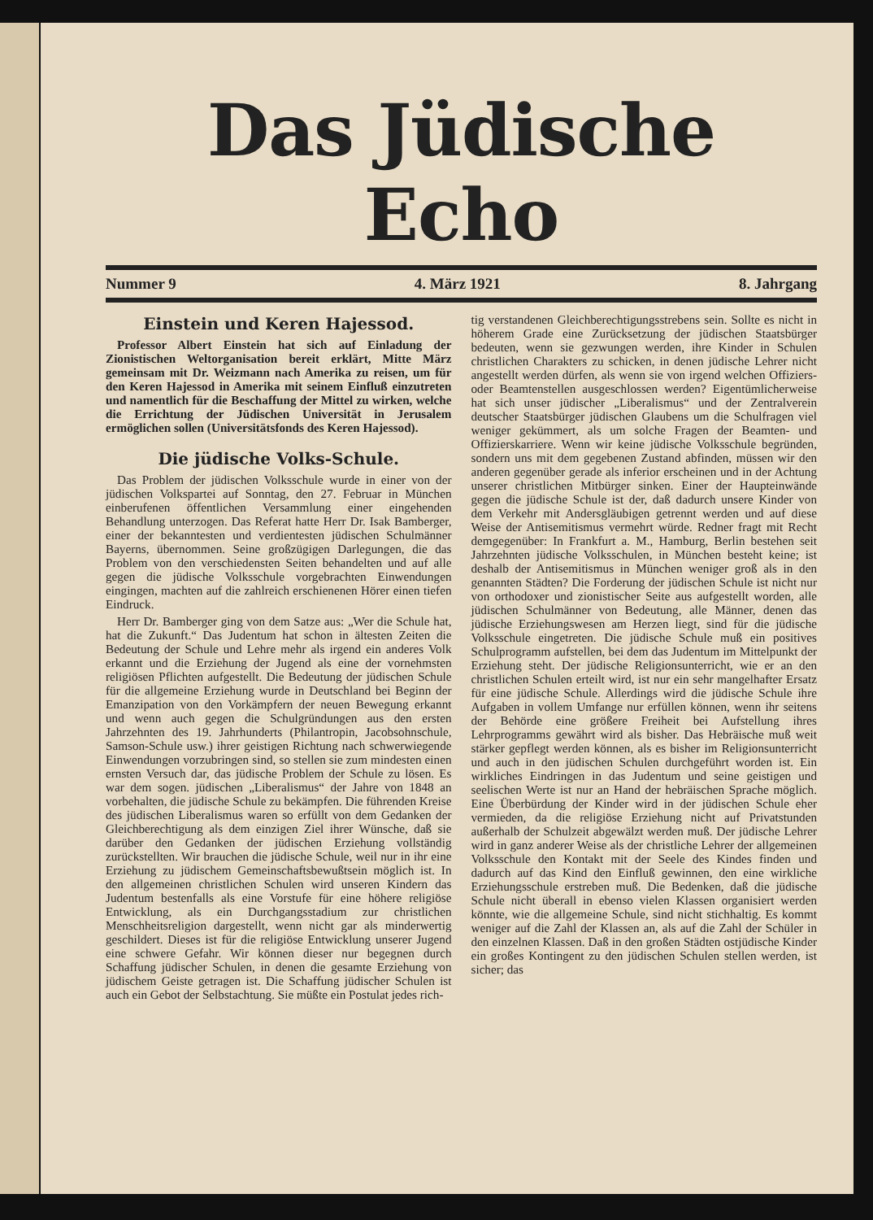Das Jüdische Echo
Nummer 9 4. März 1921 8. Jahrgang
Einstein und Keren Hajessod.
Professor Albert Einstein hat sich auf Einladung der Zionistischen Weltorganisation bereit erklärt, Mitte März gemeinsam mit Dr. Weizmann nach Amerika zu reisen, um für den Keren Hajessod in Amerika mit seinem Einfluß einzutreten und namentlich für die Beschaffung der Mittel zu wirken, welche die Errichtung der Jüdischen Universität in Jerusalem ermöglichen sollen (Universitätsfonds des Keren Hajessod).
Die jüdische Volks-Schule.
Das Problem der jüdischen Volksschule wurde in einer von der jüdischen Volkspartei auf Sonntag, den 27. Februar in München einberufenen öffentlichen Versammlung einer eingehenden Behandlung unterzogen. Das Referat hatte Herr Dr. Isak Bamberger, einer der bekanntesten und verdientesten jüdischen Schulmänner Bayerns, übernommen. Seine großzügigen Darlegungen, die das Problem von den verschiedensten Seiten behandelten und auf alle gegen die jüdische Volksschule vorgebrachten Einwendungen eingingen, machten auf die zahlreich erschienenen Hörer einen tiefen Eindruck.
Herr Dr. Bamberger ging von dem Satze aus: „Wer die Schule hat, hat die Zukunft.“ Das Judentum hat schon in ältesten Zeiten die Bedeutung der Schule und Lehre mehr als irgend ein anderes Volk erkannt und die Erziehung der Jugend als eine der vornehmsten religiösen Pflichten aufgestellt. Die Bedeutung der jüdischen Schule für die allgemeine Erziehung wurde in Deutschland bei Beginn der Emanzipation von den Vorkämpfern der neuen Bewegung erkannt und wenn auch gegen die Schulgründungen aus den ersten Jahrzehnten des 19. Jahrhunderts (Philantropin, Jacobsohnschule, Samson-Schule usw.) ihrer geistigen Richtung nach schwerwiegende Einwendungen vorzubringen sind, so stellen sie zum mindesten einen ernsten Versuch dar, das jüdische Problem der Schule zu lösen. Es war dem sogen. jüdischen „Liberalismus“ der Jahre von 1848 an vorbehalten, die jüdische Schule zu bekämpfen. Die führenden Kreise des jüdischen Liberalismus waren so erfüllt von dem Gedanken der Gleichberechtigung als dem einzigen Ziel ihrer Wünsche, daß sie darüber den Gedanken der jüdischen Erziehung vollständig zurückstellten. Wir brauchen die jüdische Schule, weil nur in ihr eine Erziehung zu jüdischem Gemeinschaftsbewußtsein möglich ist. In den allgemeinen christlichen Schulen wird unseren Kindern das Judentum bestenfalls als eine Vorstufe für eine höhere religiöse Entwicklung, als ein Durchgangsstadium zur christlichen Menschheitsreligion dargestellt, wenn nicht gar als minderwertig geschildert. Dieses ist für die religiöse Entwicklung unserer Jugend eine schwere Gefahr. Wir können dieser nur begegnen durch Schaffung jüdischer Schulen, in denen die gesamte Erziehung von jüdischem Geiste getragen ist. Die Schaffung jüdischer Schulen ist auch ein Gebot der Selbstachtung. Sie müßte ein Postulat jedes rich-
tig verstandenen Gleichberechtigungsstrebens sein. Sollte es nicht in höherem Grade eine Zurücksetzung der jüdischen Staatsbürger bedeuten, wenn sie gezwungen werden, ihre Kinder in Schulen christlichen Charakters zu schicken, in denen jüdische Lehrer nicht angestellt werden dürfen, als wenn sie von irgend welchen Offiziers- oder Beamtenstellen ausgeschlossen werden? Eigentümlicherweise hat sich unser jüdischer „Liberalismus“ und der Zentralverein deutscher Staatsbürger jüdischen Glaubens um die Schulfragen viel weniger gekümmert, als um solche Fragen der Beamten- und Offizierskarriere. Wenn wir keine jüdische Volksschule begründen, sondern uns mit dem gegebenen Zustand abfinden, müssen wir den anderen gegenüber gerade als inferior erscheinen und in der Achtung unserer christlichen Mitbürger sinken. Einer der Haupteinwände gegen die jüdische Schule ist der, daß dadurch unsere Kinder von dem Verkehr mit Andersgläubigen getrennt werden und auf diese Weise der Antisemitismus vermehrt würde. Redner fragt mit Recht demgegenüber: In Frankfurt a. M., Hamburg, Berlin bestehen seit Jahrzehnten jüdische Volksschulen, in München besteht keine; ist deshalb der Antisemitismus in München weniger groß als in den genannten Städten? Die Forderung der jüdischen Schule ist nicht nur von orthodoxer und zionistischer Seite aus aufgestellt worden, alle jüdischen Schulmänner von Bedeutung, alle Männer, denen das jüdische Erziehungswesen am Herzen liegt, sind für die jüdische Volksschule eingetreten. Die jüdische Schule muß ein positives Schulprogramm aufstellen, bei dem das Judentum im Mittelpunkt der Erziehung steht. Der jüdische Religionsunterricht, wie er an den christlichen Schulen erteilt wird, ist nur ein sehr mangelhafter Ersatz für eine jüdische Schule. Allerdings wird die jüdische Schule ihre Aufgaben in vollem Umfange nur erfüllen können, wenn ihr seitens der Behörde eine größere Freiheit bei Aufstellung ihres Lehrprogramms gewährt wird als bisher. Das Hebräische muß weit stärker gepflegt werden können, als es bisher im Religionsunterricht und auch in den jüdischen Schulen durchgeführt worden ist. Ein wirkliches Eindringen in das Judentum und seine geistigen und seelischen Werte ist nur an Hand der hebräischen Sprache möglich. Eine Überbürdung der Kinder wird in der jüdischen Schule eher vermieden, da die religiöse Erziehung nicht auf Privatstunden außerhalb der Schulzeit abgewälzt werden muß. Der jüdische Lehrer wird in ganz anderer Weise als der christliche Lehrer der allgemeinen Volksschule den Kontakt mit der Seele des Kindes finden und dadurch auf das Kind den Einfluß gewinnen, den eine wirkliche Erziehungsschule erstreben muß. Die Bedenken, daß die jüdische Schule nicht überall in ebenso vielen Klassen organisiert werden könnte, wie die allgemeine Schule, sind nicht stichhaltig. Es kommt weniger auf die Zahl der Klassen an, als auf die Zahl der Schüler in den einzelnen Klassen. Daß in den großen Städten ostjüdische Kinder ein großes Kontingent zu den jüdischen Schulen stellen werden, ist sicher; das